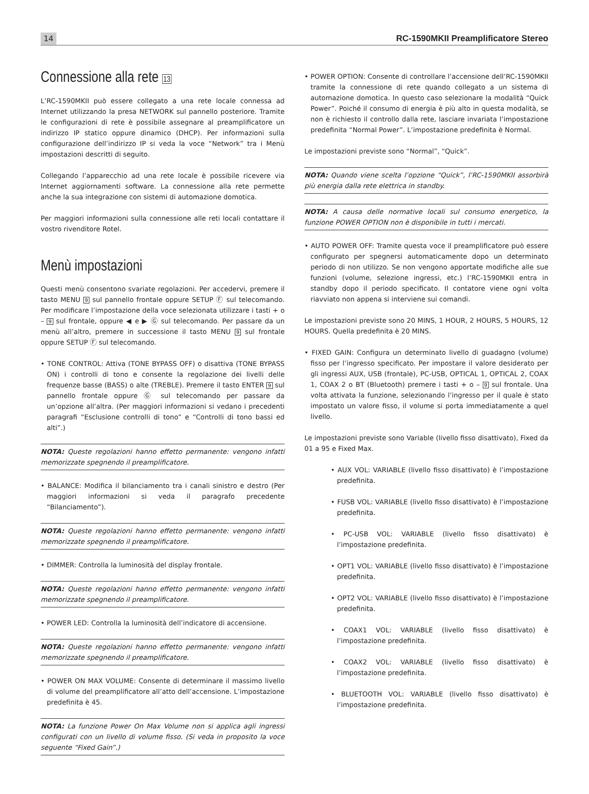14 RC-1590MKII Preamplificatore Stereo
Connessione alla rete 13
L’RC-1590MKII può essere collegato a una rete locale connessa ad Internet utilizzando la presa NETWORK sul pannello posteriore. Tramite le configurazioni di rete è possibile assegnare al preamplificatore un indirizzo IP statico oppure dinamico (DHCP). Per informazioni sulla configurazione dell’indirizzo IP si veda la voce “Network” tra i Menù impostazioni descritti di seguito.
Collegando l’apparecchio ad una rete locale è possibile ricevere via Internet aggiornamenti software. La connessione alla rete permette anche la sua integrazione con sistemi di automazione domotica.
Per maggiori informazioni sulla connessione alle reti locali contattare il vostro rivenditore Rotel.
Menù impostazioni
Questi menù consentono svariate regolazioni. Per accedervi, premere il tasto MENU 9 sul pannello frontale oppure SETUP Ⓕ sul telecomando. Per modificare l’impostazione della voce selezionata utilizzare i tasti + o – 9 sul frontale, oppure ◀ e ▶ Ⓖ sul telecomando. Per passare da un menù all’altro, premere in successione il tasto MENU 9 sul frontale oppure SETUP Ⓕ sul telecomando.
• TONE CONTROL: Attiva (TONE BYPASS OFF) o disattiva (TONE BYPASS ON) i controlli di tono e consente la regolazione dei livelli delle frequenze basse (BASS) o alte (TREBLE). Premere il tasto ENTER 9 sul pannello frontale oppure Ⓖ sul telecomando per passare da un’opzione all’altra. (Per maggiori informazioni si vedano i precedenti paragrafi “Esclusione controlli di tono” e “Controlli di tono bassi ed alti”.)
NOTA: Queste regolazioni hanno effetto permanente: vengono infatti memorizzate spegnendo il preamplificatore.
• BALANCE: Modifica il bilanciamento tra i canali sinistro e destro (Per maggiori informazioni si veda il paragrafo precedente “Bilanciamento”).
NOTA: Queste regolazioni hanno effetto permanente: vengono infatti memorizzate spegnendo il preamplificatore.
• DIMMER: Controlla la luminosità del display frontale.
NOTA: Queste regolazioni hanno effetto permanente: vengono infatti memorizzate spegnendo il preamplificatore.
• POWER LED: Controlla la luminosità dell’indicatore di accensione.
NOTA: Queste regolazioni hanno effetto permanente: vengono infatti memorizzate spegnendo il preamplificatore.
• POWER ON MAX VOLUME: Consente di determinare il massimo livello di volume del preamplificatore all’atto dell’accensione. L’impostazione predefinita è 45.
NOTA: La funzione Power On Max Volume non si applica agli ingressi configurati con un livello di volume fisso. (Si veda in proposito la voce seguente “Fixed Gain”.)
• POWER OPTION: Consente di controllare l’accensione dell’RC-1590MKII tramite la connessione di rete quando collegato a un sistema di automazione domotica. In questo caso selezionare la modalità “Quick Power”. Poiché il consumo di energia è più alto in questa modalità, se non è richiesto il controllo dalla rete, lasciare invariata l’impostazione predefinita “Normal Power”. L’impostazione predefinita è Normal.
Le impostazioni previste sono “Normal”, “Quick”.
NOTA: Quando viene scelta l’opzione “Quick”, l’RC-1590MKII assorbirà più energia dalla rete elettrica in standby.
NOTA: A causa delle normative locali sul consumo energetico, la funzione POWER OPTION non è disponibile in tutti i mercati.
• AUTO POWER OFF: Tramite questa voce il preamplificatore può essere configurato per spegnersi automaticamente dopo un determinato periodo di non utilizzo. Se non vengono apportate modifiche alle sue funzioni (volume, selezione ingressi, etc.) l’RC-1590MKII entra in standby dopo il periodo specificato. Il contatore viene ogni volta riavviato non appena si interviene sui comandi.
Le impostazioni previste sono 20 MINS, 1 HOUR, 2 HOURS, 5 HOURS, 12 HOURS. Quella predefinita è 20 MINS.
• FIXED GAIN: Configura un determinato livello di guadagno (volume) fisso per l’ingresso specificato. Per impostare il valore desiderato per gli ingressi AUX, USB (frontale), PC-USB, OPTICAL 1, OPTICAL 2, COAX 1, COAX 2 o BT (Bluetooth) premere i tasti + o – 9 sul frontale. Una volta attivata la funzione, selezionando l’ingresso per il quale è stato impostato un valore fisso, il volume si porta immediatamente a quel livello.
Le impostazioni previste sono Variable (livello fisso disattivato), Fixed da 01 a 95 e Fixed Max.
• AUX VOL: VARIABLE (livello fisso disattivato) è l’impostazione predefinita.
• FUSB VOL: VARIABLE (livello fisso disattivato) è l’impostazione predefinita.
• PC-USB VOL: VARIABLE (livello fisso disattivato) è l’impostazione predefinita.
• OPT1 VOL: VARIABLE (livello fisso disattivato) è l’impostazione predefinita.
• OPT2 VOL: VARIABLE (livello fisso disattivato) è l’impostazione predefinita.
• COAX1 VOL: VARIABLE (livello fisso disattivato) è l’impostazione predefinita.
• COAX2 VOL: VARIABLE (livello fisso disattivato) è l’impostazione predefinita.
• BLUETOOTH VOL: VARIABLE (livello fisso disattivato) è l’impostazione predefinita.